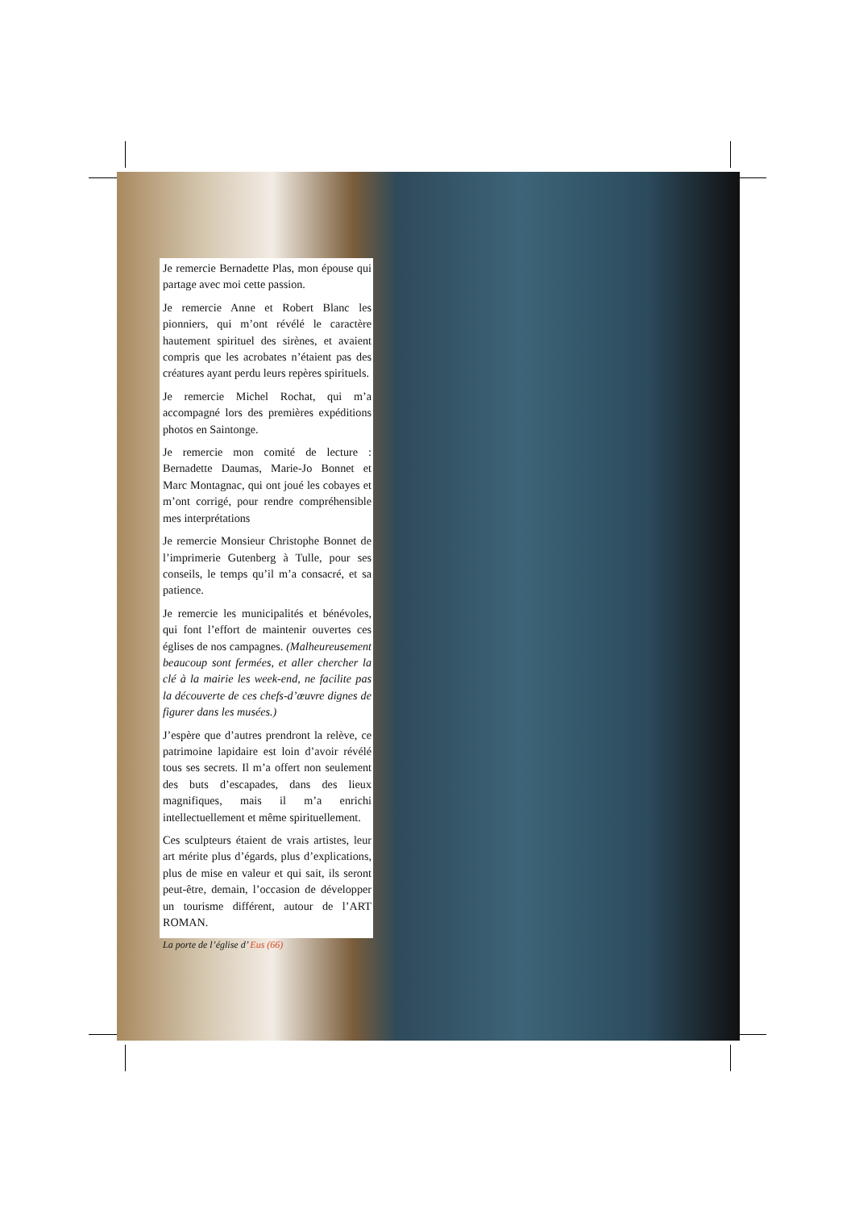Je remercie Bernadette Plas, mon épouse qui partage avec moi cette passion.
Je remercie Anne et Robert Blanc les pionniers, qui m’ont révélé le caractère hautement spirituel des sirènes, et avaient compris que les acrobates n’étaient pas des créatures ayant perdu leurs repères spirituels.
Je remercie Michel Rochat, qui m’a accompagné lors des premières expéditions photos en Saintonge.
Je remercie mon comité de lecture : Bernadette Daumas, Marie-Jo Bonnet et Marc Montagnac, qui ont joué les cobayes et m’ont corrigé, pour rendre compréhensible mes interprétations
Je remercie Monsieur Christophe Bonnet de l’imprimerie Gutenberg à Tulle, pour ses conseils, le temps qu’il m’a consacré, et sa patience.
Je remercie les municipalités et bénévoles, qui font l’effort de maintenir ouvertes ces églises de nos campagnes. (Malheureusement beaucoup sont fermées, et aller chercher la clé à la mairie les week-end, ne facilite pas la découverte de ces chefs-d’œuvre dignes de figurer dans les musées.)
J’espère que d’autres prendront la relève, ce patrimoine lapidaire est loin d’avoir révélé tous ses secrets. Il m’a offert non seulement des buts d’escapades, dans des lieux magnifiques, mais il m’a enrichi intellectuellement et même spirituellement.
Ces sculpteurs étaient de vrais artistes, leur art mérite plus d’égards, plus d’explications, plus de mise en valeur et qui sait, ils seront peut-être, demain, l’occasion de développer un tourisme différent, autour de l’ART ROMAN.
La porte de l’église d’ Eus (66)